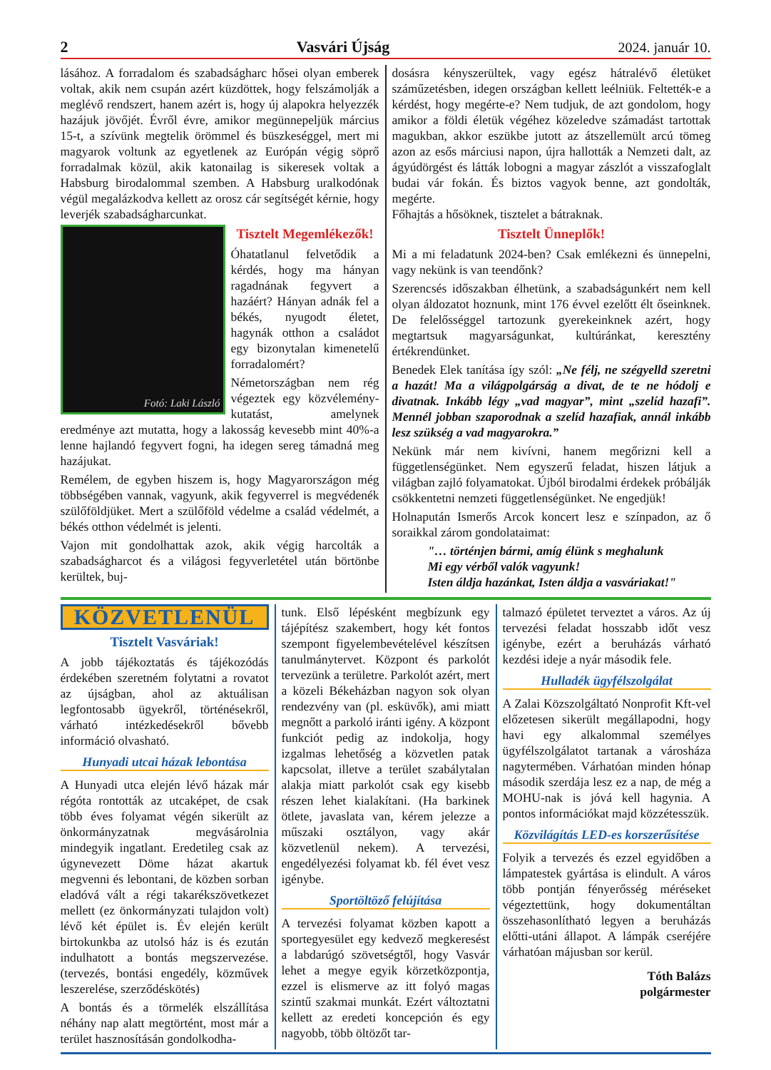2 Vasvári Újság 2024. január 10.
lásához. A forradalom és szabadságharc hősei olyan emberek voltak, akik nem csupán azért küzdöttek, hogy felszámolják a meglévő rendszert, hanem azért is, hogy új alapokra helyezzék hazájuk jövőjét. Évről évre, amikor megünnepeljük március 15-t, a szívünk megtelik örömmel és büszkeséggel, mert mi magyarok voltunk az egyetlenek az Európán végig söprő forradalmak közül, akik katonailag is sikeresek voltak a Habsburg birodalommal szemben. A Habsburg uralkodónak végül megalázkodva kellett az orosz cár segítségét kérnie, hogy leverjék szabadságharcunkat.
Fotó: Laki László
Tisztelt Megemlékezők!
Óhatatlanul felvetődik a kérdés, hogy ma hányan ragadnának fegyvert a hazáért? Hányan adnák fel a békés, nyugodt életet, hagynák otthon a családot egy bizonytalan kimenetelű forradalomért?
Németországban nem rég végeztek egy közvélemény-kutatást, amelynek eredménye azt mutatta, hogy a lakosság kevesebb mint 40%-a lenne hajlandó fegyvert fogni, ha idegen sereg támadná meg hazájukat.
Remélem, de egyben hiszem is, hogy Magyarországon még többségében vannak, vagyunk, akik fegyverrel is megvédenék szülőföldjüket. Mert a szülőföld védelme a család védelmét, a békés otthon védelmét is jelenti.
Vajon mit gondolhattak azok, akik végig harcolták a szabadságharcot és a világosi fegyverletétel után börtönbe kerültek, buj-
dosásra kényszerültek, vagy egész hátralévő életüket száműzetésben, idegen országban kellett leélniük. Feltették-e a kérdést, hogy megérte-e? Nem tudjuk, de azt gondolom, hogy amikor a földi életük végéhez közeledve számadást tartottak magukban, akkor eszükbe jutott az átszellemült arcú tömeg azon az esős márciusi napon, újra hallották a Nemzeti dalt, az ágyúdörgést és látták lobogni a magyar zászlót a visszafoglalt budai vár fokán. És biztos vagyok benne, azt gondolták, megérte.
Főhajtás a hősöknek, tisztelet a bátraknak.
Tisztelt Ünneplők!
Mi a mi feladatunk 2024-ben? Csak emlékezni és ünnepelni, vagy nekünk is van teendőnk?
Szerencsés időszakban élhetünk, a szabadságunkért nem kell olyan áldozatot hoznunk, mint 176 évvel ezelőtt élt őseinknek. De felelősséggel tartozunk gyerekeinknek azért, hogy megtartsuk magyarságunkat, kultúránkat, keresztény értékrendünket.
Benedek Elek tanítása így szól: „Ne félj, ne szégyelld szeretni a hazát! Ma a világpolgárság a divat, de te ne hódolj e divatnak. Inkább légy „vad magyar”, mint „szelíd hazafi”. Mennél jobban szaporodnak a szelíd hazafiak, annál inkább lesz szükség a vad magyarokra.”
Nekünk már nem kivívni, hanem megőrizni kell a függetlenségünket. Nem egyszerű feladat, hiszen látjuk a világban zajló folyamatokat. Újból birodalmi érdekek próbálják csökkentetni nemzeti függetlenségünket. Ne engedjük!
Holnapután Ismerős Arcok koncert lesz e színpadon, az ő soraikkal zárom gondolataimat:
"… történjen bármi, amíg élünk s meghalunk
Mi egy vérből valók vagyunk!
Isten áldja hazánkat, Isten áldja a vasváriakat!"
KÖZVETLENÜL
Tisztelt Vasváriak!
A jobb tájékoztatás és tájékozódás érdekében szeretném folytatni a rovatot az újságban, ahol az aktuálisan legfontosabb ügyekről, történésekről, várható intézkedésekről bővebb információ olvasható.
Hunyadi utcai házak lebontása
A Hunyadi utca elején lévő házak már régóta rontották az utcaképet, de csak több éves folyamat végén sikerült az önkormányzatnak megvásárolnia mindegyik ingatlant. Eredetileg csak az úgynevezett Döme házat akartuk megvenni és lebontani, de közben sorban eladóvá vált a régi takarékszövetkezet mellett (ez önkormányzati tulajdon volt) lévő két épület is. Év elején került birtokunkba az utolsó ház is és ezután indulhatott a bontás megszervezése. (tervezés, bontási engedély, közművek leszerelése, szerződéskötés)
A bontás és a törmelék elszállítása néhány nap alatt megtörtént, most már a terület hasznosításán gondolkodha-
tunk. Első lépésként megbízunk egy tájépítész szakembert, hogy két fontos szempont figyelembevételével készítsen tanulmánytervet. Központ és parkolót tervezünk a területre. Parkolót azért, mert a közeli Békeházban nagyon sok olyan rendezvény van (pl. esküvők), ami miatt megnőtt a parkoló iránti igény. A központ funkciót pedig az indokolja, hogy izgalmas lehetőség a közvetlen patak kapcsolat, illetve a terület szabálytalan alakja miatt parkolót csak egy kisebb részen lehet kialakítani. (Ha barkinek ötlete, javaslata van, kérem jelezze a műszaki osztályon, vagy akár közvetlenül nekem). A tervezési, engedélyezési folyamat kb. fél évet vesz igénybe.
Sportöltöző felújítása
A tervezési folyamat közben kapott a sportegyesület egy kedvező megkeresést a labdarúgó szövetségtől, hogy Vasvár lehet a megye egyik körzetközpontja, ezzel is elismerve az itt folyó magas szintű szakmai munkát. Ezért változtatni kellett az eredeti koncepción és egy nagyobb, több öltözőt tar-
talmazó épületet terveztet a város. Az új tervezési feladat hosszabb időt vesz igénybe, ezért a beruházás várható kezdési ideje a nyár második fele.
Hulladék ügyfélszolgálat
A Zalai Közszolgáltató Nonprofit Kft-vel előzetesen sikerült megállapodni, hogy havi egy alkalommal személyes ügyfélszolgálatot tartanak a városháza nagytermében. Várhatóan minden hónap második szerdája lesz ez a nap, de még a MOHU-nak is jóvá kell hagynia. A pontos információkat majd közzétesszük.
Közvilágítás LED-es korszerűsítése
Folyik a tervezés és ezzel egyidőben a lámpatestek gyártása is elindult. A város több pontján fényerősség méréseket végeztettünk, hogy dokumentáltan összehasonlítható legyen a beruházás előtti-utáni állapot. A lámpák cseréjére várhatóan májusban sor kerül.
Tóth Balázs
polgármester